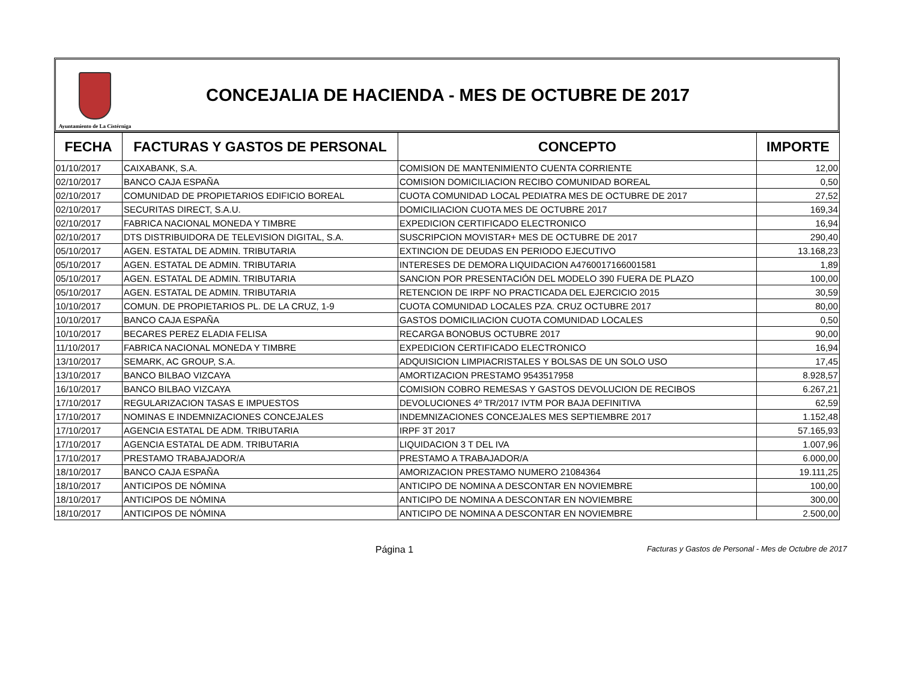Ayuntamiento de La Cistérniga
CONCEJALIA DE HACIENDA - MES DE OCTUBRE DE 2017
| FECHA | FACTURAS Y GASTOS DE PERSONAL | CONCEPTO | IMPORTE |
| --- | --- | --- | --- |
| 01/10/2017 | CAIXABANK, S.A. | COMISION DE MANTENIMIENTO CUENTA CORRIENTE | 12,00 |
| 02/10/2017 | BANCO CAJA ESPAÑA | COMISION DOMICILIACION RECIBO COMUNIDAD BOREAL | 0,50 |
| 02/10/2017 | COMUNIDAD DE PROPIETARIOS EDIFICIO BOREAL | CUOTA COMUNIDAD LOCAL PEDIATRA MES DE OCTUBRE DE 2017 | 27,52 |
| 02/10/2017 | SECURITAS DIRECT, S.A.U. | DOMICILIACION CUOTA MES DE OCTUBRE 2017 | 169,34 |
| 02/10/2017 | FABRICA NACIONAL MONEDA Y TIMBRE | EXPEDICION CERTIFICADO ELECTRONICO | 16,94 |
| 02/10/2017 | DTS DISTRIBUIDORA DE TELEVISION DIGITAL, S.A. | SUSCRIPCION MOVISTAR+ MES DE OCTUBRE DE 2017 | 290,40 |
| 05/10/2017 | AGEN. ESTATAL DE ADMIN. TRIBUTARIA | EXTINCION DE DEUDAS EN PERIODO EJECUTIVO | 13.168,23 |
| 05/10/2017 | AGEN. ESTATAL DE ADMIN. TRIBUTARIA | INTERESES DE DEMORA LIQUIDACION A4760017166001581 | 1,89 |
| 05/10/2017 | AGEN. ESTATAL DE ADMIN. TRIBUTARIA | SANCION POR PRESENTACIÓN DEL MODELO 390 FUERA DE PLAZO | 100,00 |
| 05/10/2017 | AGEN. ESTATAL DE ADMIN. TRIBUTARIA | RETENCION DE IRPF NO PRACTICADA DEL EJERCICIO 2015 | 30,59 |
| 10/10/2017 | COMUN. DE PROPIETARIOS PL. DE LA CRUZ, 1-9 | CUOTA COMUNIDAD LOCALES PZA. CRUZ OCTUBRE 2017 | 80,00 |
| 10/10/2017 | BANCO CAJA ESPAÑA | GASTOS DOMICILIACION CUOTA COMUNIDAD LOCALES | 0,50 |
| 10/10/2017 | BECARES PEREZ ELADIA FELISA | RECARGA BONOBUS OCTUBRE 2017 | 90,00 |
| 11/10/2017 | FABRICA NACIONAL MONEDA Y TIMBRE | EXPEDICION CERTIFICADO ELECTRONICO | 16,94 |
| 13/10/2017 | SEMARK, AC GROUP, S.A. | ADQUISICION LIMPIACRISTALES Y BOLSAS DE UN SOLO USO | 17,45 |
| 13/10/2017 | BANCO BILBAO VIZCAYA | AMORTIZACION PRESTAMO 9543517958 | 8.928,57 |
| 16/10/2017 | BANCO BILBAO VIZCAYA | COMISION COBRO REMESAS Y GASTOS DEVOLUCION DE RECIBOS | 6.267,21 |
| 17/10/2017 | REGULARIZACION TASAS E IMPUESTOS | DEVOLUCIONES 4º TR/2017 IVTM POR BAJA DEFINITIVA | 62,59 |
| 17/10/2017 | NOMINAS E INDEMNIZACIONES CONCEJALES | INDEMNIZACIONES CONCEJALES MES SEPTIEMBRE 2017 | 1.152,48 |
| 17/10/2017 | AGENCIA ESTATAL DE ADM. TRIBUTARIA | IRPF 3T 2017 | 57.165,93 |
| 17/10/2017 | AGENCIA ESTATAL DE ADM. TRIBUTARIA | LIQUIDACION 3 T DEL IVA | 1.007,96 |
| 17/10/2017 | PRESTAMO TRABAJADOR/A | PRESTAMO A TRABAJADOR/A | 6.000,00 |
| 18/10/2017 | BANCO CAJA ESPAÑA | AMORIZACION PRESTAMO NUMERO 21084364 | 19.111,25 |
| 18/10/2017 | ANTICIPOS DE NÓMINA | ANTICIPO DE NOMINA A DESCONTAR EN NOVIEMBRE | 100,00 |
| 18/10/2017 | ANTICIPOS DE NÓMINA | ANTICIPO DE NOMINA A DESCONTAR EN NOVIEMBRE | 300,00 |
| 18/10/2017 | ANTICIPOS DE NÓMINA | ANTICIPO DE NOMINA A DESCONTAR EN NOVIEMBRE | 2.500,00 |
Página 1 Facturas y Gastos de Personal - Mes de Octubre de 2017